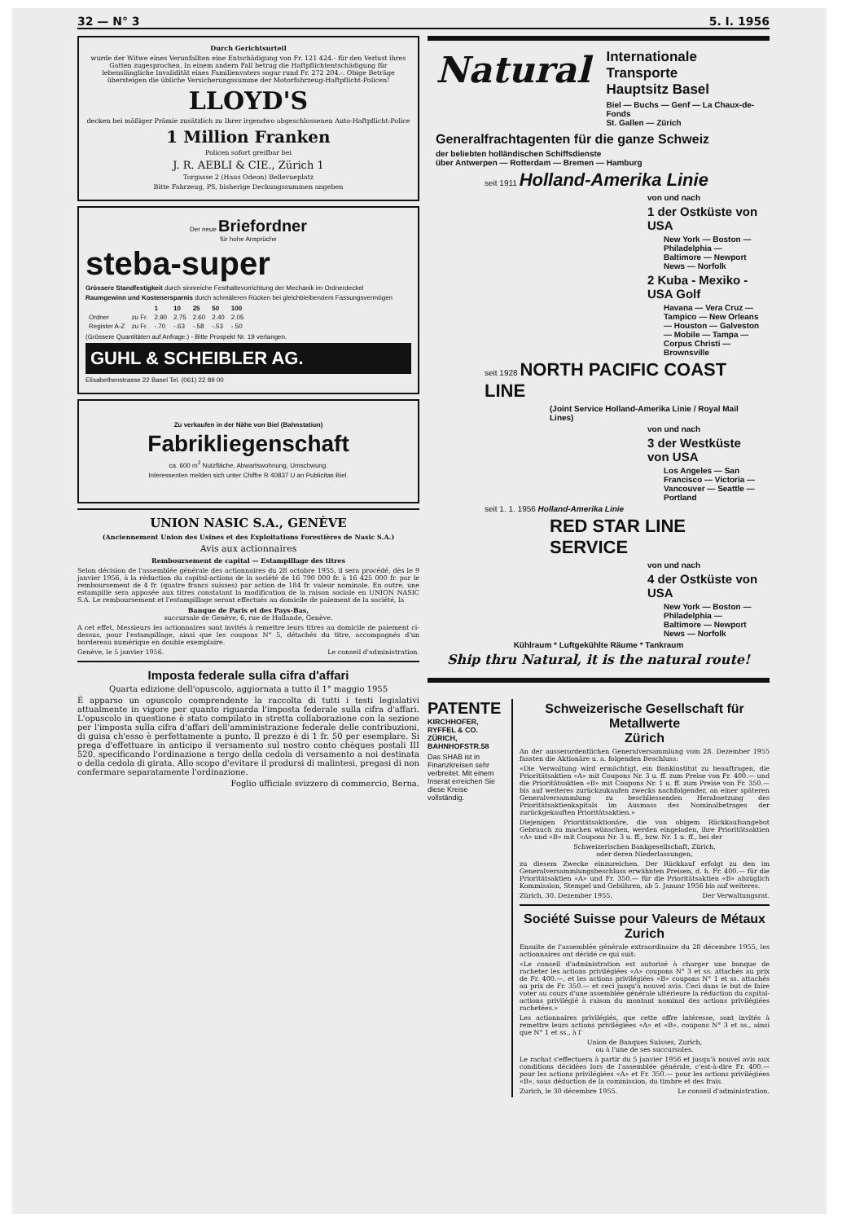32 — N° 3 5. I. 1956
Durch Gerichtsurteil
wurde der Witwe eines Verunfallten eine Entschädigung von Fr. 121 424.- für den Verlust ihres Gatten zugesprochen. In einem andern Fall betrug die Haftpflichtentschädigung für lebenslängliche Invalidität eines Familienvaters sogar rund Fr. 272 204.-. Obige Beträge übersteigen die übliche Versicherungssumme der Motorfahrzeug-Haftpflicht-Policen!
LLOYD'S
decken bei mäßiger Prämie zusätzlich zu Ihrer irgendwo abgeschlossenen Auto-Haftpflicht-Police
1 Million Franken
Policen sofort greifbar bei
J. R. AEBLI & CIE., Zürich 1
Torgasse 2 (Haus Odeon) Bellevueplatz
Bitte Fahrzeug, PS, bisherige Deckungssummen angeben
Der neue Briefordner
für hohe Ansprüche
steba-super
Grössere Standfestigkeit durch sinnreiche Festhaltevorrichtung der Mechanik im Ordnerdeckel
Raumgewinn und Kostenersparnis durch schmäleren Rücken bei gleichbleibendem Fassungsvermögen
| | | 1 | 10 | 25 | 50 | 100 |
| --- | --- | --- | --- | --- | --- | --- |
| Ordner | zu Fr. | 2.90 | 2.75 | 2.60 | 2.40 | 2.05 |
| Register A-Z | zu Fr. | -.70 | -.63 | -.58 | -.53 | -.50 |
(Grössere Quantitäten auf Anfrage.) - Bitte Prospekt Nr. 19 verlangen.
GUHL & SCHEIBLER AG.
Elisabethenstrasse 22 Basel Tel. (061) 22 89 00
Zu verkaufen in der Nähe von Biel (Bahnstation)
Fabrikliegenschaft
ca. 600 m<sup>2</sup> Nutzfläche, Abwartswohnung, Umschwung.
Interessenten melden sich unter Chiffre R 40837 U an Publicitas Biel.
UNION NASIC S.A., GENÈVE
(Anciennement Union des Usines et des Exploitations Forestières de Nasic S.A.)
Avis aux actionnaires
Remboursement de capital — Estampillage des titres
Selon décision de l'assemblée générale des actionnaires du 28 octobre 1955, il sera procédé, dès le 9 janvier 1956, à la réduction du capital-actions de la société de 16 790 000 fr. à 16 425 000 fr. par le remboursement de 4 fr. (quatre francs suisses) par action de 184 fr. valeur nominale. En outre, une estampille sera apposée aux titres constatant la modification de la raison sociale en UNION NASIC S.A. Le remboursement et l'estampillage seront effectués au domicile de paiement de la société, la
Banque de Paris et des Pays-Bas,
succursale de Genève, 6, rue de Hollande, Genève.
A cet effet, Messieurs les actionnaires sont invités à remettre leurs titres au domicile de paiement ci-dessus, pour l'estampillage, ainsi que les coupons N° 5, détachés du titre, accompagnés d'un bordereau numérique en double exemplaire.
Genève, le 5 janvier 1956. Le conseil d'administration.
Imposta federale sulla cifra d'affari
Quarta edizione dell'opuscolo, aggiornata a tutto il 1° maggio 1955
È apparso un opuscolo comprendente la raccolta di tutti i testi legislativi attualmente in vigore per quanto riguarda l'imposta federale sulla cifra d'affari. L'opuscolo in questione è stato compilato in stretta collaborazione con la sezione per l'imposta sulla cifra d'affari dell'amministrazione federale delle contribuzioni, di guisa ch'esso è perfettamente a punto. Il prezzo è di 1 fr. 50 per esemplare. Si prega d'effettuare in anticipo il versamento sul nostro conto chèques postali III 520, specificando l'ordinazione a tergo della cedola di versamento a noi destinata o della cedola di girata. Allo scopo d'evitare il prodursi di malintesi, pregasi di non confermare separatamente l'ordinazione.
Foglio ufficiale svizzero di commercio, Berna.
Natural
Internationale Transporte
Hauptsitz Basel
Biel — Buchs — Genf — La Chaux-de-Fonds
St. Gallen — Zürich
Generalfrachtagenten für die ganze Schweiz
der beliebten holländischen Schiffsdienste
über Antwerpen — Rotterdam — Bremen — Hamburg
seit 1911 Holland-Amerika Linie
von und nach
1 der Ostküste von USA
New York — Boston — Philadelphia — Baltimore — Newport News — Norfolk
2 Kuba - Mexiko - USA Golf
Havana — Vera Cruz — Tampico — New Orleans — Houston — Galveston — Mobile — Tampa — Corpus Christi — Brownsville
seit 1928 NORTH PACIFIC COAST LINE
(Joint Service Holland-Amerika Linie / Royal Mail Lines)
von und nach
3 der Westküste von USA
Los Angeles — San Francisco — Victoria — Vancouver — Seattle — Portland
seit 1. 1. 1956 Holland-Amerika Linie
RED STAR LINE SERVICE
von und nach
4 der Ostküste von USA
New York — Boston — Philadelphia — Baltimore — Newport News — Norfolk
Kühlraum * Luftgekühlte Räume * Tankraum
Ship thru Natural, it is the natural route!
PATENTE
KIRCHHOFER, RYFFEL & CO.
ZÜRICH, BAHNHOFSTR.58
Das SHAB ist in Finanzkreisen sehr verbreitet. Mit einem Inserat erreichen Sie diese Kreise vollständig.
Schweizerische Gesellschaft für Metallwerte
Zürich
An der ausserordentlichen Generalversammlung vom 28. Dezember 1955 fassten die Aktionäre u. a. folgenden Beschluss:
«Die Verwaltung wird ermächtigt, ein Bankinstitut zu beauftragen, die Prioritätsaktien «A» mit Coupons Nr. 3 u. ff. zum Preise von Fr. 400.— und die Prioritätsaktien «B» mit Coupons Nr. 1 u. ff. zum Preise von Fr. 350.— bis auf weiteres zurückzukaufen zwecks nachfolgender, an einer späteren Generalversammlung zu beschliessenden Herabsetzung des Prioritätsaktienkapitals im Ausmass des Nominalbetrages der zurückgekauften Prioritätsaktien.»
Diejenigen Prioritätsaktionäre, die von obigem Rückkaufsangebot Gebrauch zu machen wünschen, werden eingeladen, ihre Prioritätsaktien «A» und «B» mit Coupons Nr. 3 u. ff., bzw. Nr. 1 u. ff., bei der
Schweizerischen Bankgesellschaft, Zürich,
oder deren Niederlassungen,
zu diesem Zwecke einzureichen. Der Rückkauf erfolgt zu den im Generalversammlungsbeschluss erwähnten Preisen, d. h. Fr. 400.— für die Prioritätsaktien «A» und Fr. 350.— für die Prioritätsaktien «B» abzüglich Kommission, Stempel und Gebühren, ab 5. Januar 1956 bis auf weiteres.
Zürich, 30. Dezember 1955. Der Verwaltungsrat.
Société Suisse pour Valeurs de Métaux
Zurich
Ensuite de l'assemblée générale extraordinaire du 28 décembre 1955, les actionnaires ont décidé ce qui suit:
«Le conseil d'administration est autorisé à charger une banque de racheter les actions privilégiées «A» coupons N° 3 et ss. attachés au prix de Fr. 400.—, et les actions privilégiées «B» coupons N° 1 et ss. attachés au prix de Fr. 350.— et ceci jusqu'à nouvel avis. Ceci dans le but de faire voter au cours d'une assemblée générale ultérieure la réduction du capital-actions privilégié à raison du montant nominal des actions privilégiées rachetées.»
Les actionnaires privilégiés, que cette offre intéresse, sont invités à remettre leurs actions privilégiées «A» et «B», coupons N° 3 et ss., ainsi que N° 1 et ss., à l'
Union de Banques Suisses, Zurich,
ou à l'une de ses succursales.
Le rachat s'effectuera à partir du 5 janvier 1956 et jusqu'à nouvel avis aux conditions décidées lors de l'assemblée générale, c'est-à-dire Fr. 400.— pour les actions privilégiées «A» et Fr. 350.— pour les actions privilégiées «B», sous déduction de la commission, du timbre et des frais.
Zurich, le 30 décembre 1955. Le conseil d'administration.